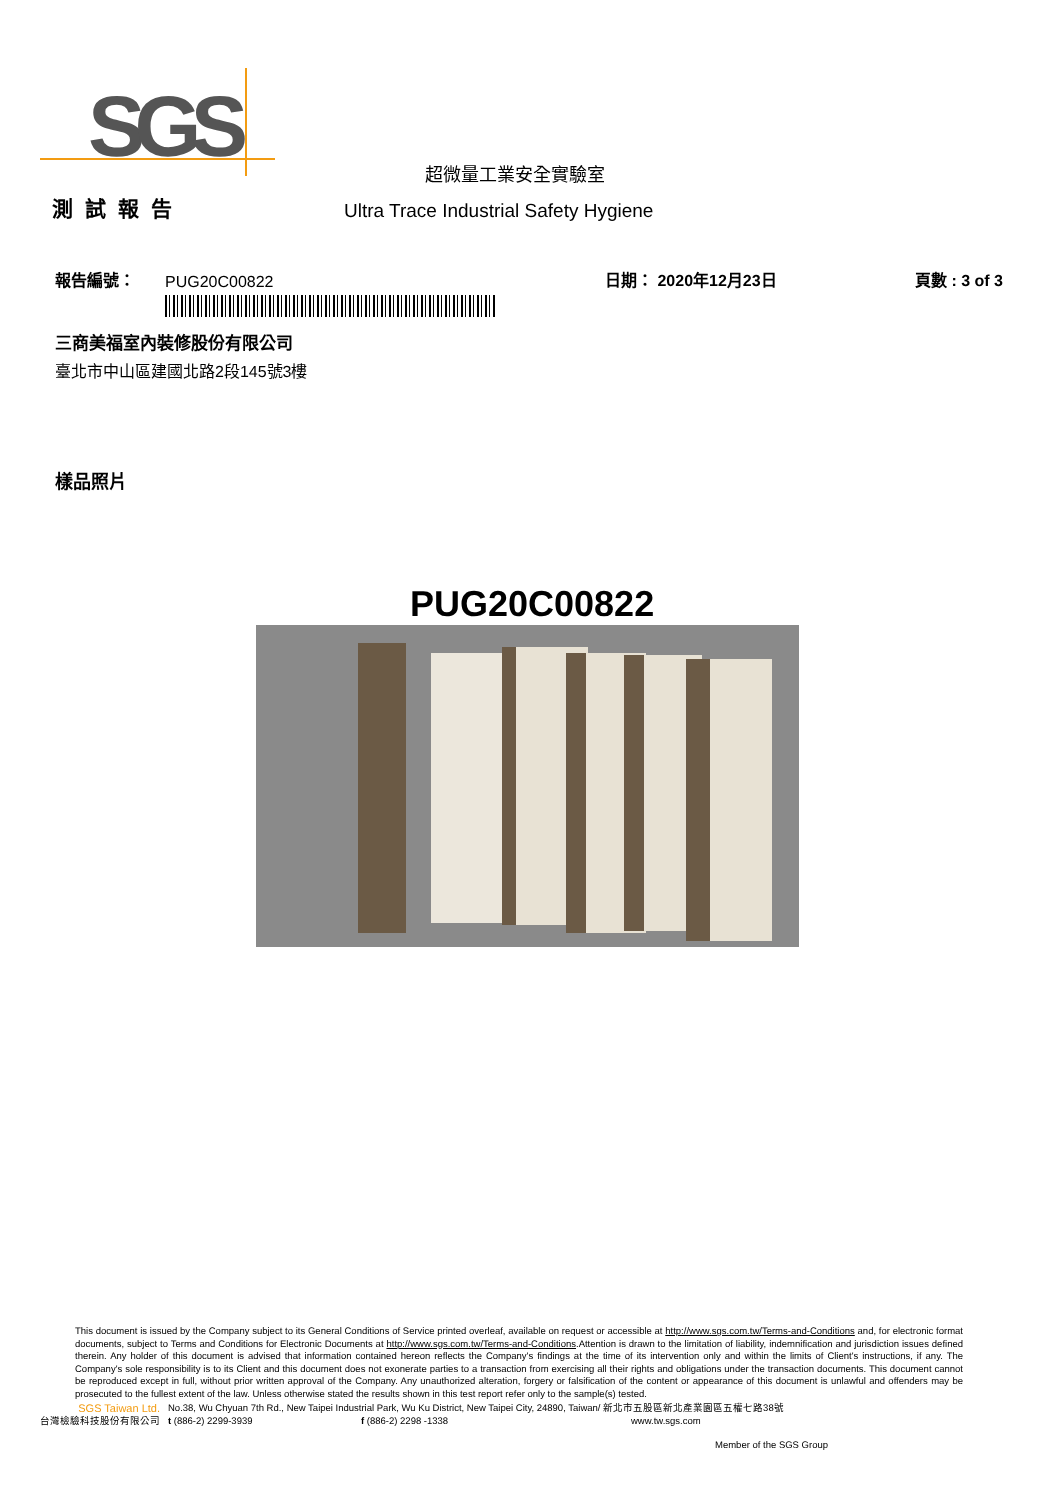SGS
超微量工業安全實驗室
測試報告
Ultra Trace Industrial Safety Hygiene
報告編號：
PUG20C00822
日期： 2020年12月23日
頁數 : 3 of 3
三商美福室內裝修股份有限公司
臺北市中山區建國北路2段145號3樓
樣品照片
PUG20C00822
This document is issued by the Company subject to its General Conditions of Service printed overleaf, available on request or accessible at http://www.sgs.com.tw/Terms-and-Conditions and, for electronic format documents, subject to Terms and Conditions for Electronic Documents at http://www.sgs.com.tw/Terms-and-Conditions.Attention is drawn to the limitation of liability, indemnification and jurisdiction issues defined therein. Any holder of this document is advised that information contained hereon reflects the Company's findings at the time of its intervention only and within the limits of Client's instructions, if any. The Company's sole responsibility is to its Client and this document does not exonerate parties to a transaction from exercising all their rights and obligations under the transaction documents. This document cannot be reproduced except in full, without prior written approval of the Company. Any unauthorized alteration, forgery or falsification of the content or appearance of this document is unlawful and offenders may be prosecuted to the fullest extent of the law. Unless otherwise stated the results shown in this test report refer only to the sample(s) tested.
SGS Taiwan Ltd.
No.38, Wu Chyuan 7th Rd., New Taipei Industrial Park, Wu Ku District, New Taipei City, 24890, Taiwan/ 新北市五股區新北產業園區五權七路38號
台灣檢驗科技股份有限公司 t (886-2) 2299-3939 f (886-2) 2298 -1338 www.tw.sgs.com
Member of the SGS Group